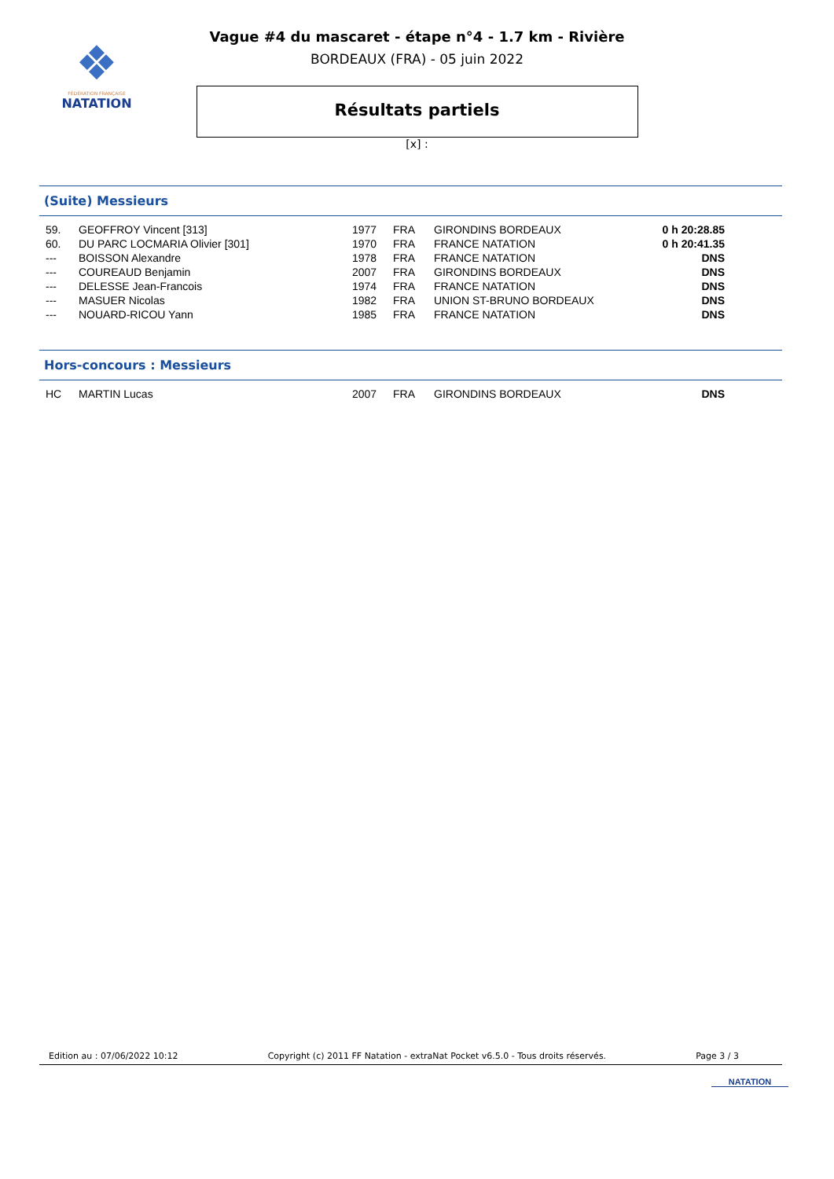❖
FÉDÉRATION FRANÇAISE
NATATION
Vague #4 du mascaret - étape n°4 - 1.7 km - Rivière
BORDEAUX (FRA) - 05 juin 2022
Résultats partiels
[x] :
(Suite) Messieurs
| 59. | GEOFFROY Vincent [313] | 1977 | FRA | GIRONDINS BORDEAUX | 0 h 20:28.85 |
| 60. | DU PARC LOCMARIA Olivier [301] | 1970 | FRA | FRANCE NATATION | 0 h 20:41.35 |
| --- | BOISSON Alexandre | 1978 | FRA | FRANCE NATATION | DNS |
| --- | COUREAUD Benjamin | 2007 | FRA | GIRONDINS BORDEAUX | DNS |
| --- | DELESSE Jean-Francois | 1974 | FRA | FRANCE NATATION | DNS |
| --- | MASUER Nicolas | 1982 | FRA | UNION ST-BRUNO BORDEAUX | DNS |
| --- | NOUARD-RICOU Yann | 1985 | FRA | FRANCE NATATION | DNS |
Hors-concours : Messieurs
| HC | MARTIN Lucas | 2007 | FRA | GIRONDINS BORDEAUX | DNS |
Edition au : 07/06/2022 10:12 Copyright (c) 2011 FF Natation - extraNat Pocket v6.5.0 - Tous droits réservés. Page 3 / 3
NATATION